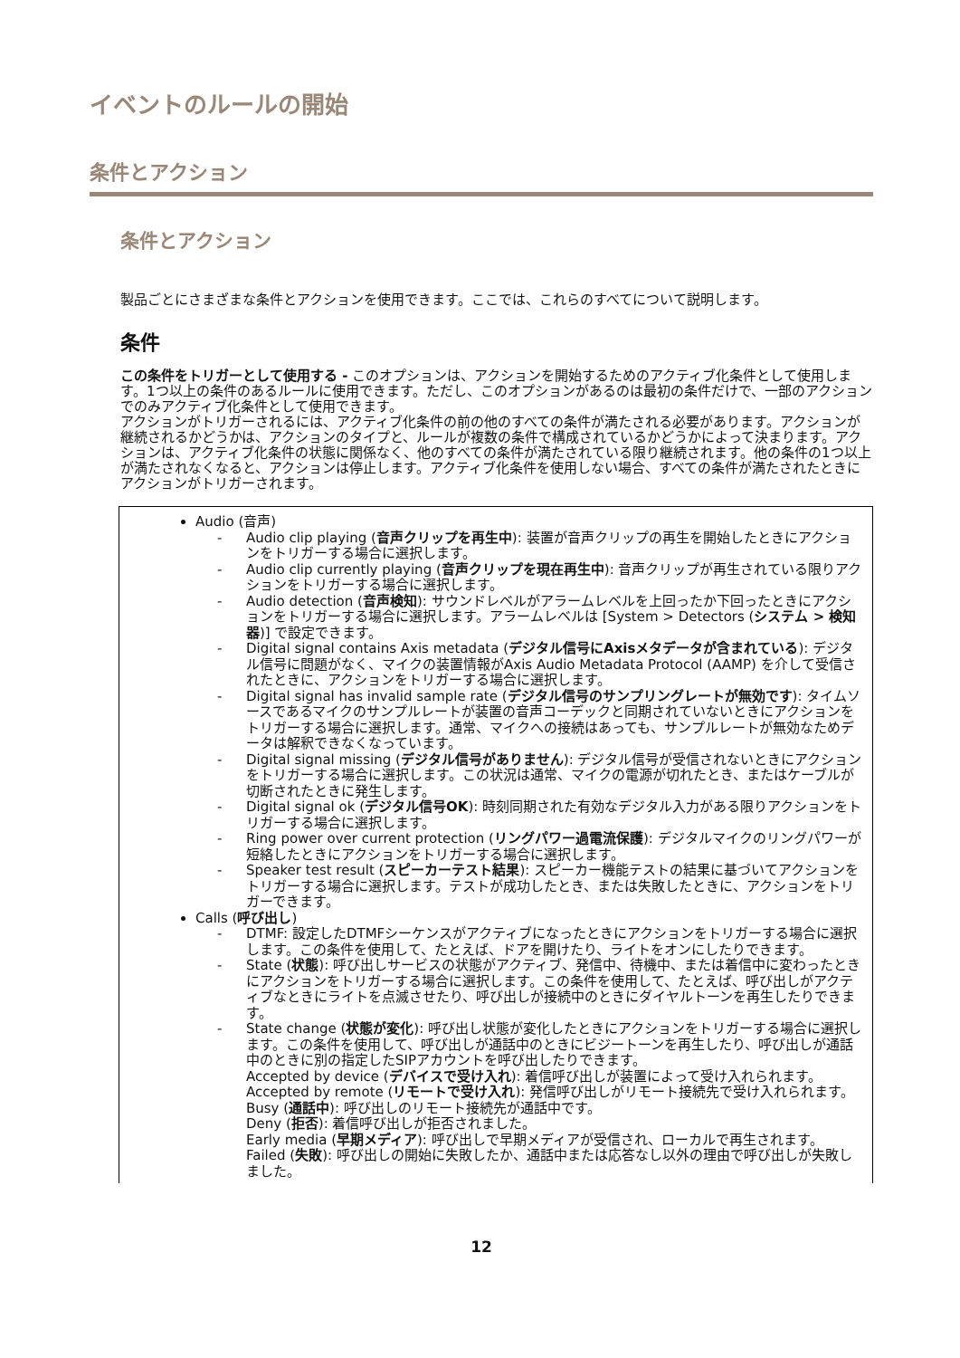イベントのルールの開始
条件とアクション
条件とアクション
製品ごとにさまざまな条件とアクションを使用できます。ここでは、これらのすべてについて説明します。
条件
この条件をトリガーとして使用する - このオプションは、アクションを開始するためのアクティブ化条件として使用します。1つ以上の条件のあるルールに使用できます。ただし、このオプションがあるのは最初の条件だけで、一部のアクションでのみアクティブ化条件として使用できます。
アクションがトリガーされるには、アクティブ化条件の前の他のすべての条件が満たされる必要があります。アクションが継続されるかどうかは、アクションのタイプと、ルールが複数の条件で構成されているかどうかによって決まります。アクションは、アクティブ化条件の状態に関係なく、他のすべての条件が満たされている限り継続されます。他の条件の1つ以上が満たされなくなると、アクションは停止します。アクティブ化条件を使用しない場合、すべての条件が満たされたときにアクションがトリガーされます。
| Audio (音声) - Audio clip playing ( 音声クリップを再生中 ): 装置が音声クリップの再生を開始したときにアクションをトリガーする場合に選択します。 - Audio clip currently playing ( 音声クリップを現在再生中 ): 音声クリップが再生されている限りアクションをトリガーする場合に選択します。 - Audio detection ( 音声検知 ): サウンドレベルがアラームレベルを上回ったか下回ったときにアクションをトリガーする場合に選択します。アラームレベルは [System > Detectors ( システム > 検知器 )] で設定できます。 - Digital signal contains Axis metadata ( デジタル信号にAxisメタデータが含まれている ): デジタル信号に問題がなく、マイクの装置情報がAxis Audio Metadata Protocol (AAMP) を介して受信されたときに、アクションをトリガーする場合に選択します。 - Digital signal has invalid sample rate ( デジタル信号のサンプリングレートが無効です ): タイムソースであるマイクのサンプルレートが装置の音声コーデックと同期されていないときにアクションをトリガーする場合に選択します。通常、マイクへの接続はあっても、サンプルレートが無効なためデータは解釈できなくなっています。 - Digital signal missing ( デジタル信号がありません ): デジタル信号が受信されないときにアクションをトリガーする場合に選択します。この状況は通常、マイクの電源が切れたとき、またはケーブルが切断されたときに発生します。 - Digital signal ok ( デジタル信号OK ): 時刻同期された有効なデジタル入力がある限りアクションをトリガーする場合に選択します。 - Ring power over current protection ( リングパワー過電流保護 ): デジタルマイクのリングパワーが短絡したときにアクションをトリガーする場合に選択します。 - Speaker test result ( スピーカーテスト結果 ): スピーカー機能テストの結果に基づいてアクションをトリガーする場合に選択します。テストが成功したとき、または失敗したときに、アクションをトリガーできます。 Calls ( 呼び出し ) - DTMF: 設定したDTMFシーケンスがアクティブになったときにアクションをトリガーする場合に選択します。この条件を使用して、たとえば、ドアを開けたり、ライトをオンにしたりできます。 - State ( 状態 ): 呼び出しサービスの状態がアクティブ、発信中、待機中、または着信中に変わったときにアクションをトリガーする場合に選択します。この条件を使用して、たとえば、呼び出しがアクティブなときにライトを点滅させたり、呼び出しが接続中のときにダイヤルトーンを再生したりできます。 - State change ( 状態が変化 ): 呼び出し状態が変化したときにアクションをトリガーする場合に選択します。この条件を使用して、呼び出しが通話中のときにビジートーンを再生したり、呼び出しが通話中のときに別の指定したSIPアカウントを呼び出したりできます。 Accepted by device ( デバイスで受け入れ ): 着信呼び出しが装置によって受け入れられます。 Accepted by remote ( リモートで受け入れ ): 発信呼び出しがリモート接続先で受け入れられます。 Busy ( 通話中 ): 呼び出しのリモート接続先が通話中です。 Deny ( 拒否 ): 着信呼び出しが拒否されました。 Early media ( 早期メディア ): 呼び出しで早期メディアが受信され、ローカルで再生されます。 Failed ( 失敗 ): 呼び出しの開始に失敗したか、通話中または応答なし以外の理由で呼び出しが失敗しました。 |
12